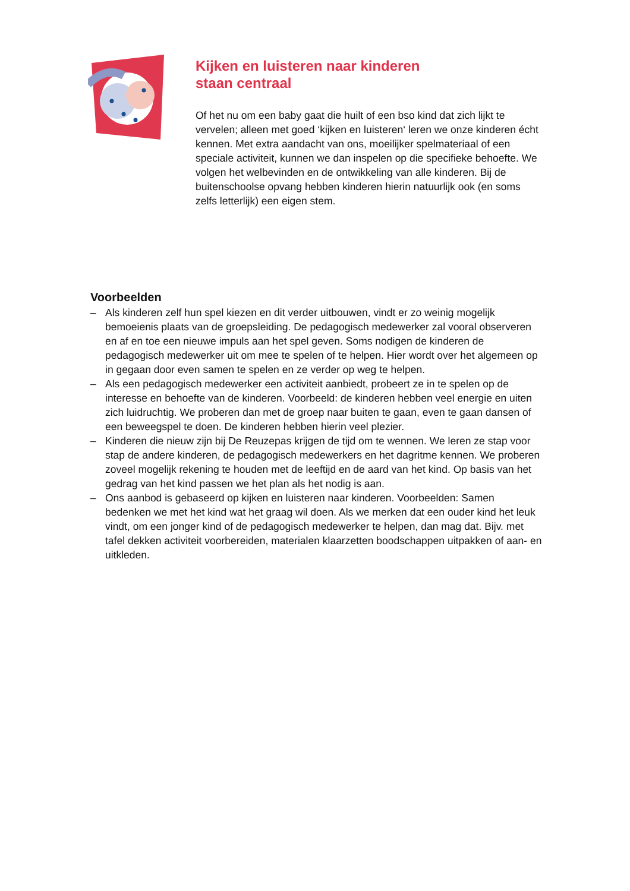Kijken en luisteren naar kinderen
staan centraal
Of het nu om een baby gaat die huilt of een bso kind dat zich lijkt te vervelen; alleen met goed ‘kijken en luisteren‘ leren we onze kinderen écht kennen. Met extra aandacht van ons, moeilijker spelmateriaal of een speciale activiteit, kunnen we dan inspelen op die specifieke behoefte. We volgen het welbevinden en de ontwikkeling van alle kinderen. Bij de buitenschoolse opvang hebben kinderen hierin natuurlijk ook (en soms zelfs letterlijk) een eigen stem.
Voorbeelden
– Als kinderen zelf hun spel kiezen en dit verder uitbouwen, vindt er zo weinig mogelijk bemoeienis plaats van de groepsleiding. De pedagogisch medewerker zal vooral observeren en af en toe een nieuwe impuls aan het spel geven. Soms nodigen de kinderen de pedagogisch medewerker uit om mee te spelen of te helpen. Hier wordt over het algemeen op in gegaan door even samen te spelen en ze verder op weg te helpen.
– Als een pedagogisch medewerker een activiteit aanbiedt, probeert ze in te spelen op de interesse en behoefte van de kinderen. Voorbeeld: de kinderen hebben veel energie en uiten zich luidruchtig. We proberen dan met de groep naar buiten te gaan, even te gaan dansen of een beweegspel te doen. De kinderen hebben hierin veel plezier.
– Kinderen die nieuw zijn bij De Reuzepas krijgen de tijd om te wennen. We leren ze stap voor stap de andere kinderen, de pedagogisch medewerkers en het dagritme kennen. We proberen zoveel mogelijk rekening te houden met de leeftijd en de aard van het kind. Op basis van het gedrag van het kind passen we het plan als het nodig is aan.
– Ons aanbod is gebaseerd op kijken en luisteren naar kinderen. Voorbeelden: Samen bedenken we met het kind wat het graag wil doen. Als we merken dat een ouder kind het leuk vindt, om een jonger kind of de pedagogisch medewerker te helpen, dan mag dat. Bijv. met tafel dekken activiteit voorbereiden, materialen klaarzetten boodschappen uitpakken of aan- en uitkleden.